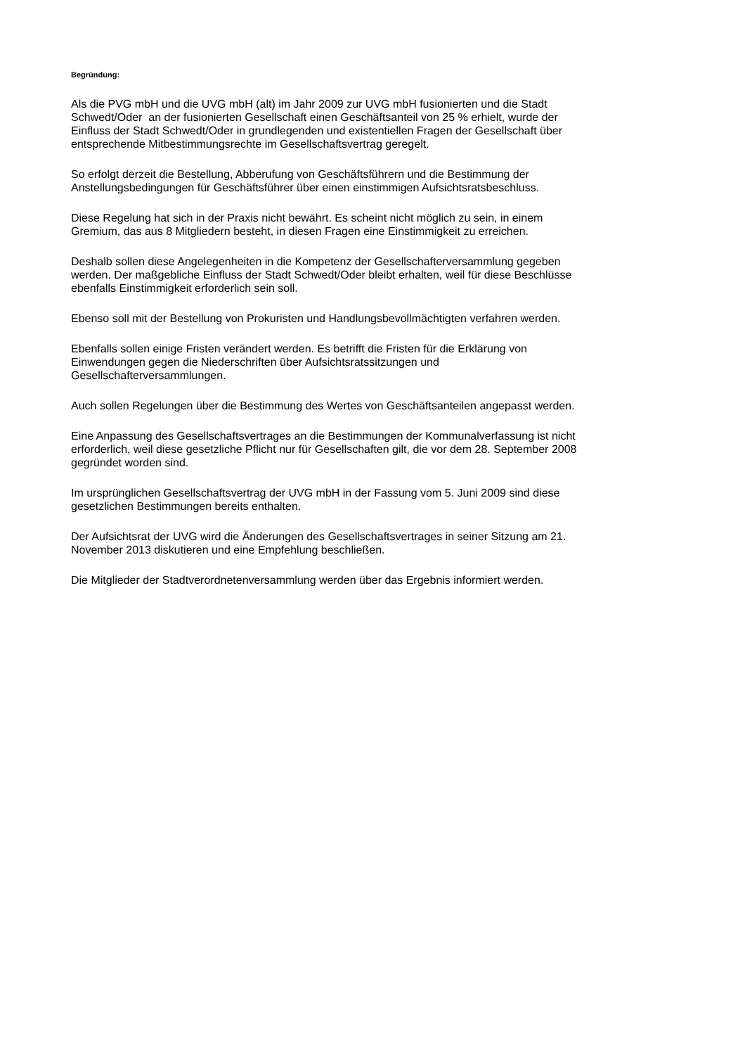Begründung:
Als die PVG mbH und die UVG mbH (alt) im Jahr 2009 zur UVG mbH fusionierten und die Stadt
Schwedt/Oder an der fusionierten Gesellschaft einen Geschäftsanteil von 25 % erhielt, wurde der
Einfluss der Stadt Schwedt/Oder in grundlegenden und existentiellen Fragen der Gesellschaft über
entsprechende Mitbestimmungsrechte im Gesellschaftsvertrag geregelt.
So erfolgt derzeit die Bestellung, Abberufung von Geschäftsführern und die Bestimmung der
Anstellungsbedingungen für Geschäftsführer über einen einstimmigen Aufsichtsratsbeschluss.
Diese Regelung hat sich in der Praxis nicht bewährt. Es scheint nicht möglich zu sein, in einem
Gremium, das aus 8 Mitgliedern besteht, in diesen Fragen eine Einstimmigkeit zu erreichen.
Deshalb sollen diese Angelegenheiten in die Kompetenz der Gesellschafterversammlung gegeben
werden. Der maßgebliche Einfluss der Stadt Schwedt/Oder bleibt erhalten, weil für diese Beschlüsse
ebenfalls Einstimmigkeit erforderlich sein soll.
Ebenso soll mit der Bestellung von Prokuristen und Handlungsbevollmächtigten verfahren werden.
Ebenfalls sollen einige Fristen verändert werden. Es betrifft die Fristen für die Erklärung von
Einwendungen gegen die Niederschriften über Aufsichtsratssitzungen und
Gesellschafterversammlungen.
Auch sollen Regelungen über die Bestimmung des Wertes von Geschäftsanteilen angepasst werden.
Eine Anpassung des Gesellschaftsvertrages an die Bestimmungen der Kommunalverfassung ist nicht
erforderlich, weil diese gesetzliche Pflicht nur für Gesellschaften gilt, die vor dem 28. September 2008
gegründet worden sind.
Im ursprünglichen Gesellschaftsvertrag der UVG mbH in der Fassung vom 5. Juni 2009 sind diese
gesetzlichen Bestimmungen bereits enthalten.
Der Aufsichtsrat der UVG wird die Änderungen des Gesellschaftsvertrages in seiner Sitzung am 21.
November 2013 diskutieren und eine Empfehlung beschließen.
Die Mitglieder der Stadtverordnetenversammlung werden über das Ergebnis informiert werden.